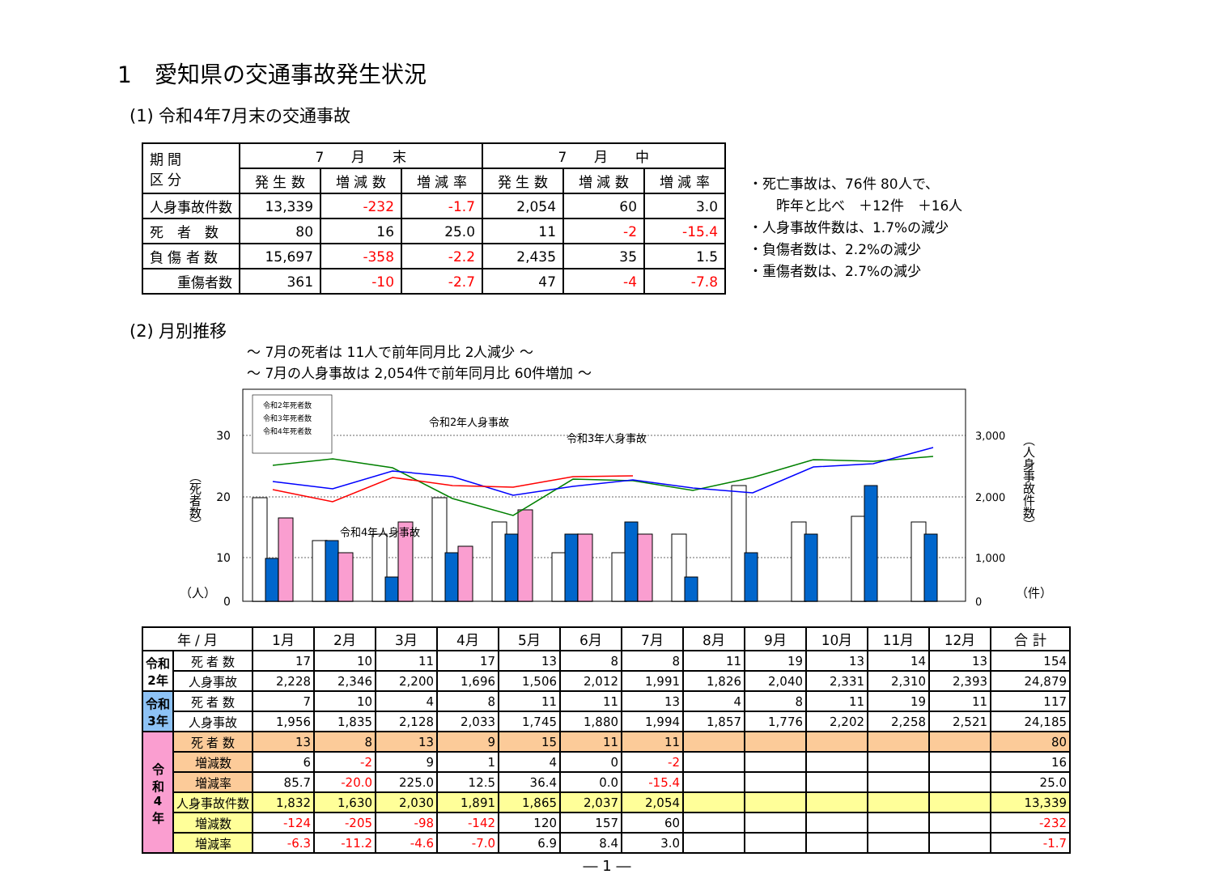1　愛知県の交通事故発生状況
(1) 令和4年7月末の交通事故
| 期 間 区 分 | 7 月 末 | | | 7 月 中 | | |
| --- | --- | --- | --- | --- | --- | --- |
| | 発 生 数 | 増 減 数 | 増 減 率 | 発 生 数 | 増 減 数 | 増 減 率 |
| 人身事故件数 | 13,339 | -232 | -1.7 | 2,054 | 60 | 3.0 |
| 死 者 数 | 80 | 16 | 25.0 | 11 | -2 | -15.4 |
| 負 傷 者 数 | 15,697 | -358 | -2.2 | 2,435 | 35 | 1.5 |
| 重傷者数 | 361 | -10 | -2.7 | 47 | -4 | -7.8 |
・死亡事故は、76件 80人で、
　　昨年と比べ　＋12件　＋16人
・人身事故件数は、1.7%の減少
・負傷者数は、2.2%の減少
・重傷者数は、2.7%の減少
(2) 月別推移
～ 7月の死者は 11人で前年同月比 2人減少 ～
～ 7月の人身事故は 2,054件で前年同月比 60件増加 ～
30
20
10
0
3,000
2,000
1,000
0
（人）
（件）
（死者数）
（人身事故件数）
令和2年死者数
令和3年死者数
令和4年死者数
令和2年人身事故
令和3年人身事故
令和4年人身事故
| 年 / 月 | | 1月 | 2月 | 3月 | 4月 | 5月 | 6月 | 7月 | 8月 | 9月 | 10月 | 11月 | 12月 | 合 計 |
| --- | --- | --- | --- | --- | --- | --- | --- | --- | --- | --- | --- | --- | --- | --- |
| 令和 2年 | 死 者 数 | 17 | 10 | 11 | 17 | 13 | 8 | 8 | 11 | 19 | 13 | 14 | 13 | 154 |
| | 人身事故 | 2,228 | 2,346 | 2,200 | 1,696 | 1,506 | 2,012 | 1,991 | 1,826 | 2,040 | 2,331 | 2,310 | 2,393 | 24,879 |
| 令和 3年 | 死 者 数 | 7 | 10 | 4 | 8 | 11 | 11 | 13 | 4 | 8 | 11 | 19 | 11 | 117 |
| | 人身事故 | 1,956 | 1,835 | 2,128 | 2,033 | 1,745 | 1,880 | 1,994 | 1,857 | 1,776 | 2,202 | 2,258 | 2,521 | 24,185 |
| 令 和 4 年 | 死 者 数 | 13 | 8 | 13 | 9 | 15 | 11 | 11 | | | | | | 80 |
| | 増減数 | 6 | -2 | 9 | 1 | 4 | 0 | -2 | | | | | | 16 |
| | 増減率 | 85.7 | -20.0 | 225.0 | 12.5 | 36.4 | 0.0 | -15.4 | | | | | | 25.0 |
| | 人身事故件数 | 1,832 | 1,630 | 2,030 | 1,891 | 1,865 | 2,037 | 2,054 | | | | | | 13,339 |
| | 増減数 | -124 | -205 | -98 | -142 | 120 | 157 | 60 | | | | | | -232 |
| | 増減率 | -6.3 | -11.2 | -4.6 | -7.0 | 6.9 | 8.4 | 3.0 | | | | | | -1.7 |
― 1 ―